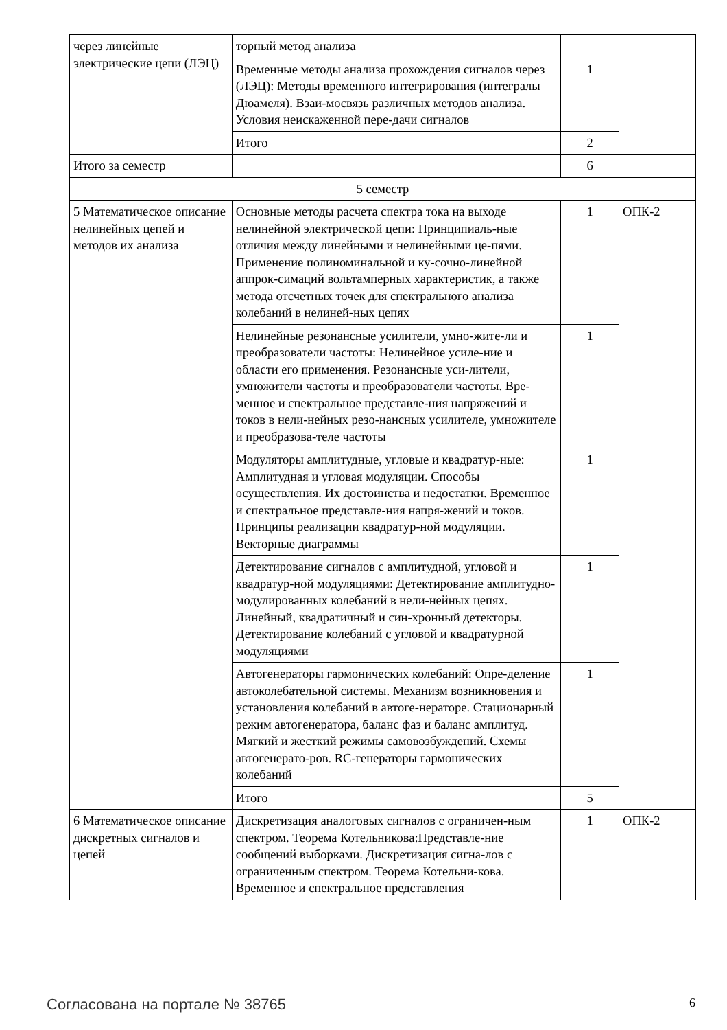| через линейные электрические цепи (ЛЭЦ) | торный метод анализа | | |
| | Временные методы анализа прохождения сигналов через (ЛЭЦ): Методы временного интегрирования (интегралы Дюамеля). Взаи-мосвязь различных методов анализа. Условия неискаженной пере-дачи сигналов | 1 | |
| | Итого | 2 | |
| Итого за семестр | | 6 | |
| 5 семестр | | | |
| 5 Математическое описание нелинейных цепей и методов их анализа | Основные методы расчета спектра тока на выходе нелинейной электрической цепи: Принципиаль-ные отличия между линейными и нелинейными це-пями. Применение полиноминальной и ку-сочно-линейной аппрок-симаций вольтамперных характеристик, а также метода отсчетных точек для спектрального анализа колебаний в нелиней-ных цепях | 1 | ОПК-2 |
| | Нелинейные резонансные усилители, умно-жите-ли и преобразователи частоты: Нелинейное усиле-ние и области его применения. Резонансные уси-лители, умножители частоты и преобразователи частоты. Вре-менное и спектральное представле-ния напряжений и токов в нели-нейных резо-нансных усилителе, умножителе и преобразова-теле частоты | 1 | |
| | Модуляторы амплитудные, угловые и квадратур-ные: Амплитудная и угловая модуляции. Способы осуществления. Их достоинства и недостатки. Временное и спектральное представле-ния напря-жений и токов. Принципы реализации квадратур-ной модуляции. Векторные диаграммы | 1 | |
| | Детектирование сигналов с амплитудной, угловой и квадратур-ной модуляциями: Детектирование амплитудно-модулированных колебаний в нели-нейных цепях. Линейный, квадратичный и син-хронный детекторы. Детектирование колебаний с угловой и квадратурной модуляциями | 1 | |
| | Автогенераторы гармонических колебаний: Опре-деление автоколебательной системы. Механизм возникновения и установления колебаний в автоге-нераторе. Стационарный режим автогенератора, баланс фаз и баланс амплитуд. Мягкий и жесткий режимы самовозбуждений. Схемы автогенерато-ров. RC-генераторы гармонических колебаний | 1 | |
| | Итого | 5 | |
| 6 Математическое описание дискретных сигналов и цепей | Дискретизация аналоговых сигналов с ограничен-ным спектром. Теорема Котельникова:Представле-ние сообщений выборками. Дискретизация сигна-лов с ограниченным спектром. Теорема Котельни-кова. Временное и спектральное представления | 1 | ОПК-2 |
Согласована на портале № 38765 6